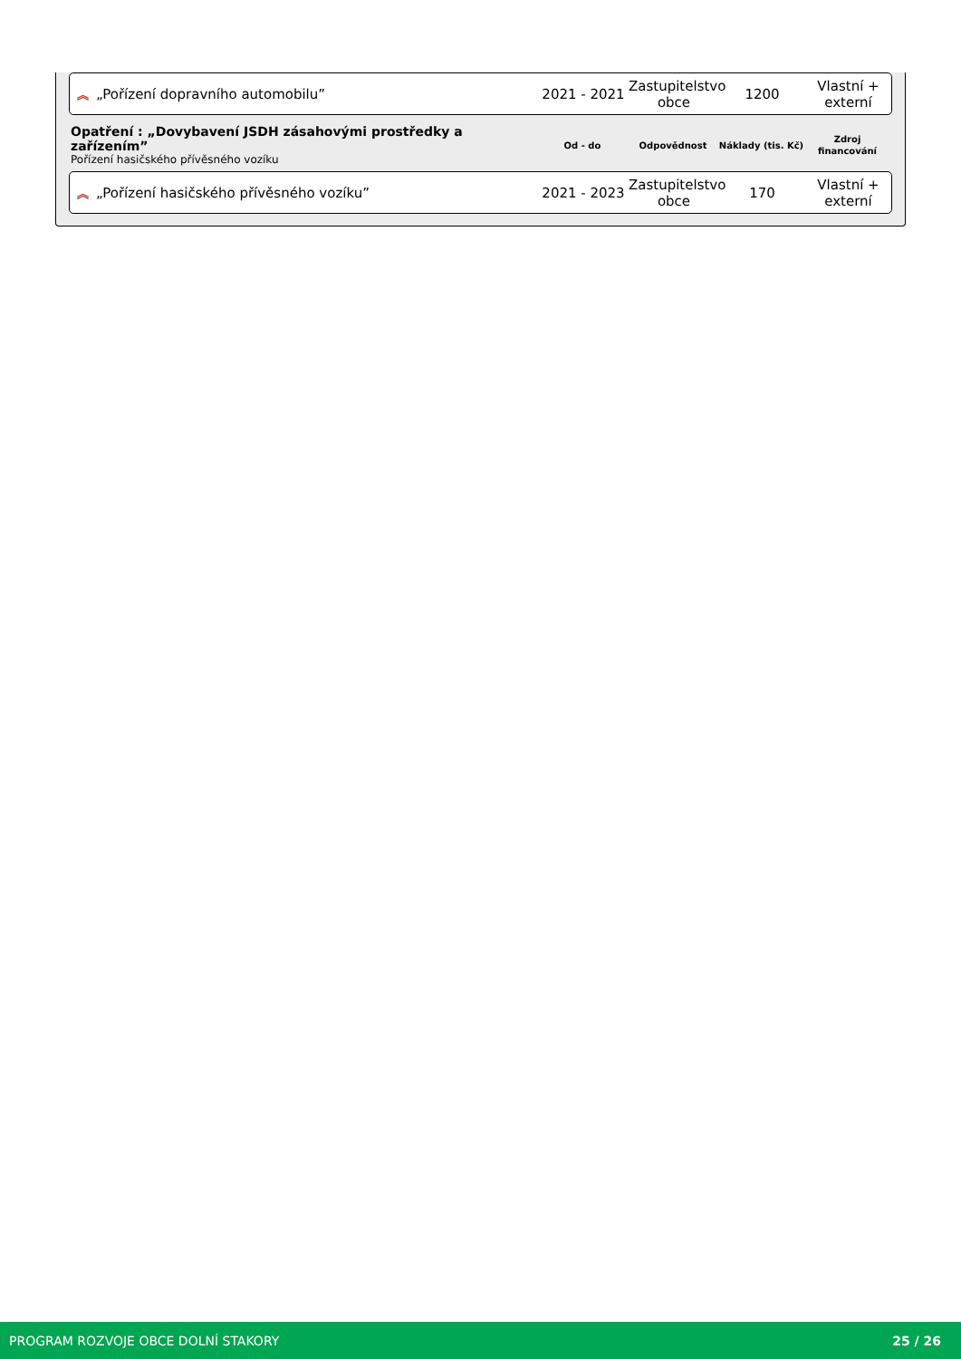︽ „Pořízení dopravního automobilu”
2021 - 2021
Zastupitelstvo obce
1200
Vlastní + externí
Opatření : „Dovybavení JSDH zásahovými prostředky a zařízením”
Pořízení hasičského přívěsného vozíku
Od - do Odpovědnost
Náklady (tis. Kč)
Zdroj financování
︽ „Pořízení hasičského přívěsného vozíku”
2021 - 2023
Zastupitelstvo obce
170
Vlastní + externí
PROGRAM ROZVOJE OBCE DOLNÍ STAKORY 25 / 26